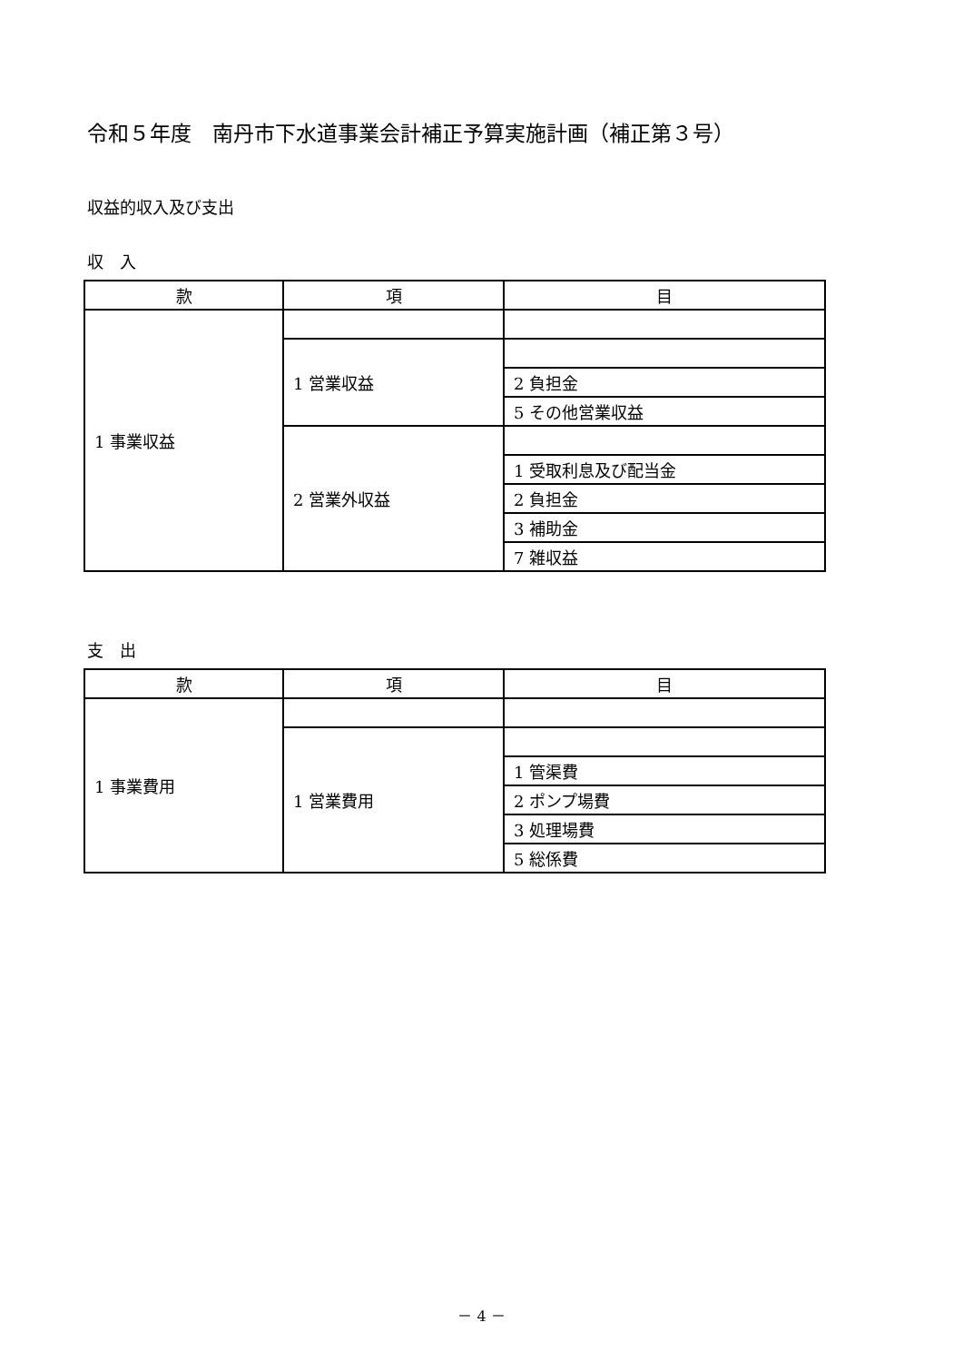令和５年度　南丹市下水道事業会計補正予算実施計画（補正第３号）
収益的収入及び支出
収　入
| 款 | 項 | 目 |
| --- | --- | --- |
| 1 事業収益 | | |
| | 1 営業収益 | |
| | | 2 負担金 |
| | | 5 その他営業収益 |
| | 2 営業外収益 | |
| | | 1 受取利息及び配当金 |
| | | 2 負担金 |
| | | 3 補助金 |
| | | 7 雑収益 |
支　出
| 款 | 項 | 目 |
| --- | --- | --- |
| 1 事業費用 | | |
| | 1 営業費用 | |
| | | 1 管渠費 |
| | | 2 ポンプ場費 |
| | | 3 処理場費 |
| | | 5 総係費 |
－ 4 －